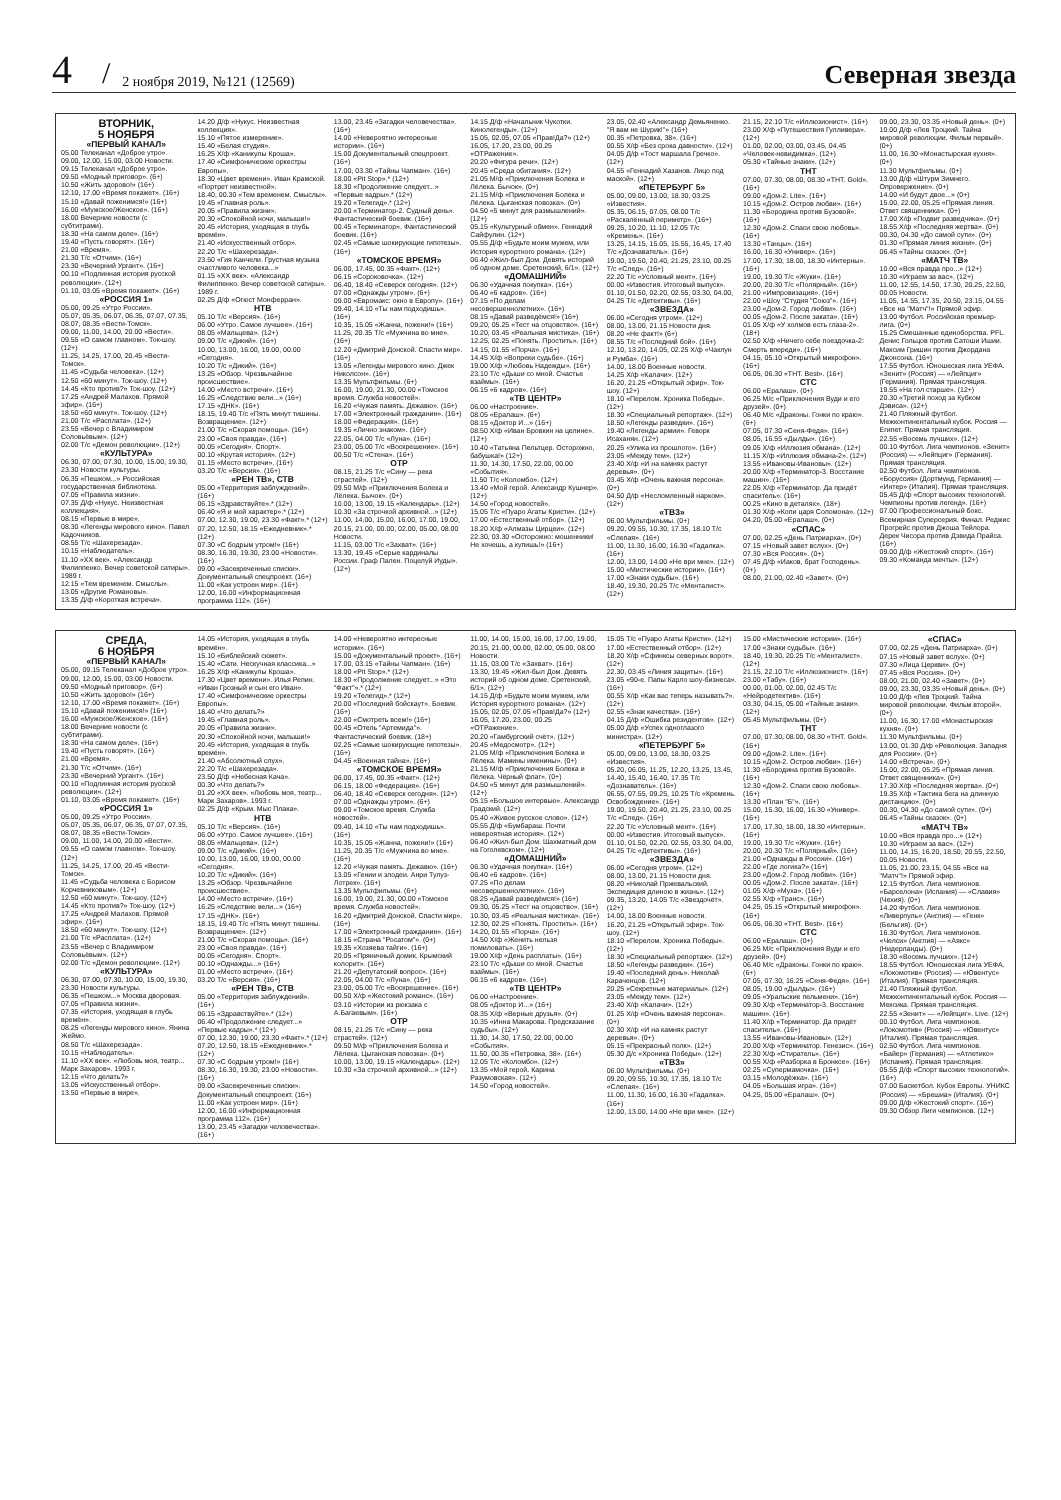4 / 2 ноября 2019, №121 (12569) Северная звезда
ВТОРНИК,
5 НОЯБРЯ
«ПЕРВЫЙ КАНАЛ»
05.00 Телеканал «Доброе утро».
09.00, 12.00, 15.00, 03.00 Новости.
09.15 Телеканал «Доброе утро».
09.50 «Модный приговор». (6+)
10.50 «Жить здорово!» (16+)
12.10, 17.00 «Время покажет». (16+)
15.10 «Давай поженимся!» (16+)
16.00 «Мужское/Женское». (16+)
18.00 Вечерние новости (с субтитрами).
18.30 «На самом деле». (16+)
19.40 «Пусть говорят». (16+)
21.00 «Время».
21.30 Т/с «Отчим». (16+)
23.30 «Вечерний Ургант». (16+)
00.10 «Подлинная история русской революции». (12+)
01.10, 03.05 «Время покажет». (16+)
«РОССИЯ 1»
05.00, 09.25 «Утро России».
05.07, 05.35, 06.07, 06.35, 07.07, 07.35, 08.07, 08.35 «Вести-Томск».
09.00, 11.00, 14.00, 20.00 «Вести».
09.55 «О самом главном». Ток-шоу. (12+)
11.25, 14.25, 17.00, 20.45 «Вести-Томск».
11.45 «Судьба человека». (12+)
12.50 «60 минут». Ток-шоу. (12+)
14.45 «Кто против?» Ток-шоу. (12+)
17.25 «Андрей Малахов. Прямой эфир». (16+)
18.50 «60 минут». Ток-шоу. (12+)
21.00 Т/с «Расплата». (12+)
23.55 «Вечер с Владимиром Соловьёвым». (12+)
02.00 Т/с «Демон революции». (12+)
«КУЛЬТУРА»
06.30, 07.00, 07.30, 10.00, 15.00, 19.30, 23.30 Новости культуры.
06.35 «Пешком...» Российская государственная библиотека.
07.05 «Правила жизни».
07.35 Д/ф «Нукус. Неизвестная коллекция».
08.15 «Первые в мире».
08.30 «Легенды мирового кино». Павел Кадочников.
08.55 Т/с «Шахерезада».
10.15 «Наблюдатель».
11.10 «ХХ век». «Александр Филиппенко. Вечер советской сатиры». 1989 г.
12.15 «Тем временем. Смыслы».
13.05 «Другие Романовы».
13.35 Д/ф «Короткая встреча».
14.20 Д/ф «Нукус. Неизвестная коллекция».
15.10 «Пятое измерение».
15.40 «Белая студия».
16.25 Х/ф «Каникулы Кроша».
17.40 «Симфонические оркестры Европы».
18.30 «Цвет времени». Иван Крамской. «Портрет неизвестной».
18.40, 00.30 «Тем временем. Смыслы».
19.45 «Главная роль».
20.05 «Правила жизни».
20.30 «Спокойной ночи, малыши!»
20.45 «История, уходящая в глубь времён».
21.40 «Искусственный отбор».
22.20 Т/с «Шахерезада».
23.50 «Гия Канчели. Грустная музыка счастливого человека...»
01.15 «ХХ век». «Александр Филиппенко. Вечер советской сатиры». 1989 г.
02.25 Д/ф «Огюст Монферран».
НТВ
05.10 Т/с «Версия». (16+)
06.00 «Утро. Самое лучшее». (16+)
08.05 «Мальцева». (12+)
09.00 Т/с «Дикий». (16+)
10.00, 13.00, 16.00, 19.00, 00.00 «Сегодня».
10.20 Т/с «Дикий». (16+)
13.25 «Обзор. Чрезвычайное происшествие».
14.00 «Место встречи». (16+)
16.25 «Следствие вели...» (16+)
17.15 «ДНК». (16+)
18.15, 19.40 Т/с «Пять минут тишины. Возвращение». (12+)
21.00 Т/с «Скорая помощь». (16+)
23.00 «Своя правда». (16+)
00.05 «Сегодня». Спорт».
00.10 «Крутая история». (12+)
01.15 «Место встречи». (16+)
03.20 Т/с «Версия». (16+)
«РЕН ТВ», СТВ
05.00 «Территория заблуждений». (16+)
06.15 «Здравствуйте».* (12+)
06.40 «Я и мой характер».* (12+)
07.00, 12.30, 19.00, 23.30 «Факт».* (12+)
07.20, 12.50, 18.15 «Ежедневник».* (12+)
07.30 «С бодрым утром!» (16+)
08.30, 16.30, 19.30, 23.00 «Новости». (16+)
09.00 «Засекреченные списки». Документальный спецпроект. (16+)
11.00 «Как устроен мир». (16+)
12.00, 16.00 «Информационная программа 112». (16+)
13.00, 23.45 «Загадки человечества». (16+)
14.00 «Невероятно интересные истории». (16+)
15.00 Документальный спецпроект. (16+)
17.00, 03.30 «Тайны Чапман». (16+)
18.00 «Pit Stop».* (12+)
18.30 «Продолжение следует...» «Первые кадры».* (12+)
19.20 «Телегид».* (12+)
20.00 «Терминатор-2. Судный день». Фантастический боевик. (16+)
00.45 «Терминатор». Фантастический боевик. (16+)
02.45 «Самые шокирующие гипотезы». (16+)
«ТОМСКОЕ ВРЕМЯ»
06.00, 17.45, 00.35 «Факт». (12+)
06.15 «Сороковочка». (12+)
06.40, 18.40 «Северск сегодня». (12+)
07.00 «Однажды утром». (6+)
09.00 «Евромакс: окно в Европу». (16+)
09.40, 14.10 «Ты нам подходишь». (16+)
10.35, 15.05 «Жанна, пожени!» (16+)
11.25, 20.35 Т/с «Мужчина во мне». (16+)
12.20 «Дмитрий Донской. Спасти мир». (16+)
13.05 «Легенды мирового кино. Джек Николсон». (16+)
13.35 Мультфильмы. (6+)
16.00, 19.00, 21.30, 00.00 «Томское время. Служба новостей».
16.20 «Чужая память. Дежавю». (16+)
17.00 «Электронный гражданин». (16+)
18.00 «Федерация». (16+)
19.35 «Лично знаком». (16+)
22.05, 04.00 Т/с «Луна». (16+)
23.00, 05.00 Т/с «Воскрешение». (16+)
00.50 Т/с «Стена». (16+)
ОТР
08.15, 21.25 Т/с «Сину — река страстей». (12+)
09.50 М/ф «Приключения Болека и Лёлека. Бычок». (0+)
10.00, 13.00, 19.15 «Календарь». (12+)
10.30 «За строчкой архивной...» (12+)
11.00, 14.00, 15.00, 16.00, 17.00, 19.00, 20.15, 21.00, 00.00, 02.00, 05.00, 08.00 Новости.
11.15, 03.00 Т/с «Захват». (16+)
13.30, 19.45 «Серые кардиналы России. Граф Пален. Поцелуй Иуды». (12+)
14.15 Д/ф «Начальник Чукотки. Кинолегенды». (12+)
15.05, 02.05, 07.05 «Прав!Да?» (12+)
16.05, 17.20, 23.00, 00.25 «ОТРажение».
20.20 «Фигура речи». (12+)
20.45 «Среда обитания». (12+)
21.05 М/ф «Приключения Болека и Лёлека. Бычок». (0+)
21.15 М/ф «Приключения Болека и Лёлека. Цыганская повозка». (0+)
04.50 «5 минут для размышлений». (12+)
05.15 «Культурный обмен». Геннадий Сайфулин. (12+)
05.55 Д/ф «Будьте моим мужем, или История курортного романа». (12+)
06.40 «Жил-был Дом. Девять историй об одном доме. Сретенский, 6/1». (12+)
«ДОМАШНИЙ»
06.30 «Удачная покупка». (16+)
06.40 «6 кадров». (16+)
07.15 «По делам несовершеннолетних». (16+)
08.15 «Давай разведёмся!» (16+)
09.20, 05.25 «Тест на отцовство». (16+)
10.20, 03.45 «Реальная мистика». (16+)
12.25, 02.25 «Понять. Простить». (16+)
14.15, 01.55 «Порча». (16+)
14.45 Х/ф «Вопреки судьбе». (16+)
19.00 Х/ф «Любовь Надежды». (16+)
23.10 Т/с «Дыши со мной. Счастье взаймы». (16+)
06.15 «6 кадров». (16+)
«ТВ ЦЕНТР»
06.00 «Настроение».
08.05 «Ералаш». (6+)
08.15 «Доктор И...» (16+)
08.50 Х/ф «Иван Бровкин на целине». (12+)
10.40 «Татьяна Пельтцер. Осторожно, бабушка!» (12+)
11.30, 14.30, 17.50, 22.00, 00.00 «События».
11.50 Т/с «Коломбо». (12+)
13.40 «Мой герой. Александр Кушнер». (12+)
14.50 «Город новостей».
15.05 Т/с «Пуаро Агаты Кристи». (12+)
17.00 «Естественный отбор». (12+)
18.20 Х/ф «Алмазы Цирцеи». (12+)
22.30, 03.30 «Осторожно: мошенники! Не хочешь, а купишь!» (16+)
23.05, 02.40 «Александр Демьяненко. "Я вам не Шурик!"» (16+)
00.35 «Петровка, 38». (16+)
00.55 Х/ф «Без срока давности». (12+)
04.05 Д/ф «Тост маршала Гречко». (12+)
04.55 «Геннадий Хазанов. Лицо под маской». (12+)
«ПЕТЕРБУРГ 5»
05.00, 09.00, 13.00, 18.30, 03.25 «Известия».
05.35, 06.15, 07.05, 08.00 Т/с «Раскалённый периметр». (16+)
09.25, 10.20, 11.10, 12.05 Т/с «Кремень». (16+)
13.25, 14.15, 15.05, 15.55, 16.45, 17.40 Т/с «Дознаватель». (16+)
19.00, 19.50, 20.40, 21.25, 23.10, 00.25 Т/с «След». (16+)
22.20 Т/с «Условный мент». (16+)
00.00 «Известия. Итоговый выпуск».
01.10, 01.50, 02.20, 02.55, 03.30, 04.00, 04.25 Т/с «Детективы». (16+)
«ЗВЕЗДА»
06.00 «Сегодня утром». (12+)
08.00, 13.00, 21.15 Новости дня.
08.20 «Не факт!» (6+)
08.55 Т/с «Последний бой». (16+)
12.10, 13.20, 14.05, 02.25 Х/ф «Чаклун и Румба». (16+)
14.00, 18.00 Военные новости.
14.25 Х/ф «Калачи». (12+)
16.20, 21.25 «Открытый эфир». Ток-шоу. (12+)
18.10 «Перелом. Хроника Победы». (12+)
18.30 «Специальный репортаж». (12+)
18.50 «Легенды разведки». (16+)
19.40 «Легенды армии». Геворк Исаханян. (12+)
20.25 «Улика из прошлого». (16+)
23.05 «Между тем». (12+)
23.40 Х/ф «И на камнях растут деревья». (0+)
03.45 Х/ф «Очень важная персона». (0+)
04.50 Д/ф «Несломленный нарком». (12+)
«ТВ3»
06.00 Мультфильмы. (0+)
09.20, 09.55, 10.30, 17.35, 18.10 Т/с «Слепая». (16+)
11.00, 11.30, 16.00, 16.30 «Гадалка». (16+)
12.00, 13.00, 14.00 «Не ври мне». (12+)
15.00 «Мистические истории». (16+)
17.00 «Знаки судьбы». (16+)
18.40, 19.30, 20.25 Т/с «Менталист». (12+)
21.15, 22.10 Т/с «Иллюзионист». (16+)
23.00 Х/ф «Путешествия Гулливера». (12+)
01.00, 02.00, 03.00, 03.45, 04.45 «Человек-невидимка». (12+)
05.30 «Тайные знаки». (12+)
ТНТ
07.00, 07.30, 08.00, 08.30 «ТНТ. Gold». (16+)
09.00 «Дом-2. Lite». (16+)
10.15 «Дом-2. Остров любви». (16+)
11.30 «Бородина против Бузовой». (16+)
12.30 «Дом-2. Спаси свою любовь». (16+)
13.30 «Танцы». (16+)
16.00, 16.30 «Универ». (16+)
17.00, 17.30, 18.00, 18.30 «Интерны». (16+)
19.00, 19.30 Т/с «Жуки». (16+)
20.00, 20.30 Т/с «Полярный». (16+)
21.00 «Импровизация». (16+)
22.00 «Шоу "Студия "Союз"». (16+)
23.00 «Дом-2. Город любви». (16+)
00.05 «Дом-2. После заката». (16+)
01.05 Х/ф «У холмов есть глаза-2». (18+)
02.50 Х/ф «Ничего себе поездочка-2: Смерть впереди». (16+)
04.15, 05.10 «Открытый микрофон». (16+)
06.05, 06.30 «ТНТ. Best». (16+)
СТС
06.00 «Ералаш». (0+)
06.25 М/с «Приключения Вуди и его друзей». (0+)
06.40 М/с «Драконы. Гонки по краю». (6+)
07.05, 07.30 «Сеня-Федя». (16+)
08.05, 16.55 «Дылды». (16+)
09.05 Х/ф «Иллюзия обмана». (12+)
11.15 Х/ф «Иллюзия обмана-2». (12+)
13.55 «Ивановы-Ивановы». (12+)
20.00 Х/ф «Терминатор-3. Восстание машин». (16+)
22.05 Х/ф «Терминатор. Да придёт спаситель». (16+)
00.25 «Кино в деталях». (18+)
01.30 Х/ф «Копи царя Соломона». (12+)
04.20, 05.00 «Ералаш». (0+)
«СПАС»
07.00, 02.25 «День Патриарха». (0+)
07.15 «Новый завет вслух». (0+)
07.30 «Вся Россия». (0+)
07.45 Д/ф «Иаков, брат Господень». (0+)
08.00, 21.00, 02.40 «Завет». (0+)
09.00, 23.30, 03.35 «Новый день». (0+)
10.00 Д/ф «Лев Троцкий. Тайна мировой революции. Фильм первый». (0+)
11.00, 16.30 «Монастырская кухня». (0+)
11.30 Мультфильмы. (0+)
13.00 Д/ф «Штурм Зимнего. Опровержение». (0+)
14.00 «И будут двое...» (0+)
15.00, 22.00, 05.25 «Прямая линия. Ответ священника». (0+)
17.00 Х/ф «Подвиг разведчика». (0+)
18.55 Х/ф «Последняя жертва». (0+)
00.30, 04.30 «До самой сути». (0+)
01.30 «Прямая линия жизни». (0+)
06.45 «Тайны сказок». (0+)
«МАТЧ ТВ»
10.00 «Вся правда про...» (12+)
10.30 «Играем за вас». (12+)
11.00, 12.55, 14.50, 17.30, 20.25, 22.50, 00.05 Новости.
11.05, 14.55, 17.35, 20.50, 23.15, 04.55 «Все на "Матч"!» Прямой эфир.
13.00 Футбол. Российская премьер-лига. (0+)
15.25 Смешанные единоборства. PFL. Денис Гольцов против Сатоши Ишии. Максим Гришин против Джордана Джонсона. (16+)
17.55 Футбол. Юношеская лига УЕФА. «Зенит» (Россия) — «Лейпциг» (Германия). Прямая трансляция.
19.55 «На гол старше». (12+)
20.30 «Третий поход за Кубком Дэвиса». (12+)
21.40 Пляжный футбол. Межконтинентальный кубок. Россия — Египет. Прямая трансляция.
22.55 «Восемь лучших». (12+)
00.10 Футбол. Лига чемпионов. «Зенит» (Россия) — «Лейпциг» (Германия). Прямая трансляция.
02.50 Футбол. Лига чемпионов. «Боруссия» (Дортмунд, Германия) — «Интер» (Италия). Прямая трансляция.
05.45 Д/ф «Спорт высоких технологий. Чемпионы против легенд». (16+)
07.00 Профессиональный бокс. Всемирная Суперсерия. Финал. Реджис Прогрейс против Джоша Тейлора. Дерек Чисора против Дэвида Прайса. (16+)
09.00 Д/ф «Жестокий спорт». (16+)
09.30 «Команда мечты». (12+)
СРЕДА,
6 НОЯБРЯ
«ПЕРВЫЙ КАНАЛ»
05.00, 09.15 Телеканал «Доброе утро».
09.00, 12.00, 15.00, 03.00 Новости.
09.50 «Модный приговор». (6+)
10.50 «Жить здорово!» (16+)
12.10, 17.00 «Время покажет». (16+)
15.10 «Давай поженимся!» (16+)
16.00 «Мужское/Женское». (16+)
18.00 Вечерние новости (с субтитрами).
18.30 «На самом деле». (16+)
19.40 «Пусть говорят». (16+)
21.00 «Время».
21.30 Т/с «Отчим». (16+)
23.30 «Вечерний Ургант». (16+)
00.10 «Подлинная история русской революции». (12+)
01.10, 03.05 «Время покажет». (16+)
«РОССИЯ 1»
05.00, 09.25 «Утро России».
05.07, 05.35, 06.07, 06.35, 07.07, 07.35, 08.07, 08.35 «Вести-Томск».
09.00, 11.00, 14.00, 20.00 «Вести».
09.55 «О самом главном». Ток-шоу. (12+)
11.25, 14.25, 17.00, 20.45 «Вести-Томск».
11.45 «Судьба человека с Борисом Корчевниковым». (12+)
12.50 «60 минут». Ток-шоу. (12+)
14.45 «Кто против?» Ток-шоу. (12+)
17.25 «Андрей Малахов. Прямой эфир». (16+)
18.50 «60 минут». Ток-шоу. (12+)
21.00 Т/с «Расплата». (12+)
23.55 «Вечер с Владимиром Соловьёвым». (12+)
02.00 Т/с «Демон революции». (12+)
«КУЛЬТУРА»
06.30, 07.00, 07.30, 10.00, 15.00, 19.30, 23.30 Новости культуры.
06.35 «Пешком...» Москва дворовая.
07.05 «Правила жизни».
07.35 «История, уходящая в глубь времён».
08.25 «Легенды мирового кино». Янина Жеймо.
08.50 Т/с «Шахерезада».
10.15 «Наблюдатель».
11.10 «ХХ век». «Любовь моя, театр... Марк Захаров». 1993 г.
12.15 «Что делать?»
13.05 «Искусственный отбор».
13.50 «Первые в мире».
14.05 «История, уходящая в глубь времён».
15.10 «Библейский сюжет».
15.40 «Сати. Нескучная классика...»
16.25 Х/ф «Каникулы Кроша».
17.30 «Цвет времени». Илья Репин. «Иван Грозный и сын его Иван».
17.40 «Симфонические оркестры Европы».
18.40 «Что делать?»
19.45 «Главная роль».
20.05 «Правила жизни».
20.30 «Спокойной ночи, малыши!»
20.45 «История, уходящая в глубь времён».
21.40 «Абсолютный слух».
22.20 Т/с «Шахерезада».
23.50 Д/ф «Небесная Кача».
00.30 «Что делать?»
01.20 «ХХ век». «Любовь моя, театр... Марк Захаров». 1993 г.
02.25 Д/ф «Крым. Мыс Плака».
НТВ
05.10 Т/с «Версия». (16+)
06.00 «Утро. Самое лучшее». (16+)
08.05 «Мальцева». (12+)
09.00 Т/с «Дикий». (16+)
10.00, 13.00, 16.00, 19.00, 00.00 «Сегодня».
10.20 Т/с «Дикий». (16+)
13.25 «Обзор. Чрезвычайное происшествие».
14.00 «Место встречи». (16+)
16.25 «Следствие вели...» (16+)
17.15 «ДНК». (16+)
18.15, 19.40 Т/с «Пять минут тишины. Возвращение». (12+)
21.00 Т/с «Скорая помощь». (16+)
23.00 «Своя правда». (16+)
00.05 «Сегодня». Спорт».
00.10 «Однажды...» (16+)
01.00 «Место встречи». (16+)
03.20 Т/с «Версия». (16+)
«РЕН ТВ», СТВ
05.00 «Территория заблуждений». (16+)
06.15 «Здравствуйте».* (12+)
06.40 «Продолжение следует...» «Первые кадры».* (12+)
07.00, 12.30, 19.00, 23.30 «Факт».* (12+)
07.20, 12.50, 18.15 «Ежедневник».* (12+)
07.30 «С бодрым утром!» (16+)
08.30, 16.30, 19.30, 23.00 «Новости». (16+)
09.00 «Засекреченные списки». Документальный спецпроект. (16+)
11.00 «Как устроен мир». (16+)
12.00, 16.00 «Информационная программа 112». (16+)
13.00, 23.45 «Загадки человечества». (16+)
14.00 «Невероятно интересные истории». (16+)
15.00 «Документальный проект». (16+)
17.00, 03.15 «Тайны Чапман». (16+)
18.00 «Pit Stop».* (12+)
18.30 «Продолжение следует...» «Это "Факт"».* (12+)
19.20 «Телегид».* (12+)
20.00 «Последний бойскаут». Боевик. (16+)
22.00 «Смотреть всем!» (16+)
00.45 «Отель "Артемида"». Фантастический боевик. (18+)
02.25 «Самые шокирующие гипотезы». (16+)
04.45 «Военная тайна». (16+)
«ТОМСКОЕ ВРЕМЯ»
06.00, 17.45, 00.35 «Факт». (12+)
06.15, 18.00 «Федерация». (16+)
06.40, 18.40 «Северск сегодня». (12+)
07.00 «Однажды утром». (6+)
09.00 «Томское время. Служба новостей».
09.40, 14.10 «Ты нам подходишь». (16+)
10.35, 15.05 «Жанна, пожени!» (16+)
11.25, 20.35 Т/с «Мужчина во мне». (16+)
12.20 «Чужая память. Дежавю». (16+)
13.05 «Гении и злодеи. Анри Тулуз-Лотрек». (16+)
13.35 Мультфильмы. (6+)
16.00, 19.00, 21.30, 00.00 «Томское время. Служба новостей».
16.20 «Дмитрий Донской. Спасти мир». (16+)
17.00 «Электронный гражданин». (16+)
18.15 «Страна "Росатом"». (0+)
19.35 «Хозяева тайги». (16+)
20.05 «Пряничный домик. Крымский колорит». (16+)
21.20 «Депутатский вопрос». (16+)
22.05, 04.00 Т/с «Луна». (16+)
23.00, 05.00 Т/с «Воскрешение». (16+)
00.50 Х/ф «Жестокий романс». (16+)
03.10 «Истории из рюкзака с А.Багаевым». (16+)
ОТР
08.15, 21.25 Т/с «Сину — река страстей». (12+)
09.50 М/ф «Приключения Болека и Лёлека. Цыганская повозка». (0+)
10.00, 13.00, 19.15 «Календарь». (12+)
10.30 «За строчкой архивной...» (12+)
11.00, 14.00, 15.00, 16.00, 17.00, 19.00, 20.15, 21.00, 00.00, 02.00, 05.00, 08.00 Новости.
11.15, 03.00 Т/с «Захват». (16+)
13.30, 19.45 «Жил-был Дом. Девять историй об одном доме. Сретенский, 6/1». (12+)
14.15 Д/ф «Будьте моим мужем, или История курортного романа». (12+)
15.05, 02.05, 07.05 «Прав!Да?» (12+)
16.05, 17.20, 23.00, 00.25 «ОТРажение».
20.20 «Гамбургский счёт». (12+)
20.45 «Медосмотр». (12+)
21.05 М/ф «Приключения Болека и Лёлека. Мамины именины». (0+)
21.15 М/ф «Приключения Болека и Лёлека. Чёрный флаг». (0+)
04.50 «5 минут для размышлений». (12+)
05.15 «Большое интервью». Александр Градский. (12+)
05.40 «Живое русское слово». (12+)
05.55 Д/ф «Бумбараш. Почти невероятная история». (12+)
06.40 «Жил-был Дом. Шахматный дом на Гоголевском». (12+)
«ДОМАШНИЙ»
06.30 «Удачная покупка». (16+)
06.40 «6 кадров». (16+)
07.25 «По делам несовершеннолетних». (16+)
08.25 «Давай разведёмся!» (16+)
09.30, 05.25 «Тест на отцовство». (16+)
10.30, 03.45 «Реальная мистика». (16+)
12.30, 02.25 «Понять. Простить». (16+)
14.20, 01.55 «Порча». (16+)
14.50 Х/ф «Женить нельзя помиловать». (16+)
19.00 Х/ф «День расплаты». (16+)
23.10 Т/с «Дыши со мной. Счастье взаймы». (16+)
06.15 «6 кадров». (16+)
«ТВ ЦЕНТР»
06.00 «Настроение».
08.05 «Доктор И...» (16+)
08.35 Х/ф «Верные друзья». (0+)
10.35 «Инна Макарова. Предсказание судьбы». (12+)
11.30, 14.30, 17.50, 22.00, 00.00 «События».
11.50, 00.35 «Петровка, 38». (16+)
12.05 Т/с «Коломбо». (12+)
13.35 «Мой герой. Карина Разумовская». (12+)
14.50 «Город новостей».
15.05 Т/с «Пуаро Агаты Кристи». (12+)
17.00 «Естественный отбор». (12+)
18.20 Х/ф «Сфинксы северных ворот». (12+)
22.30, 03.45 «Линия защиты». (16+)
23.05 «90-е. Папы Карло шоу-бизнеса». (16+)
00.55 Х/ф «Как вас теперь называть?». (12+)
02.55 «Знак качества». (16+)
04.15 Д/ф «Ошибка резидентов». (12+)
05.00 Д/ф «Успех одноглазого министра». (12+)
«ПЕТЕРБУРГ 5»
05.00, 09.00, 13.00, 18.30, 03.25 «Известия».
05.20, 06.05, 11.25, 12.20, 13.25, 13.45, 14.40, 15.40, 16.40, 17.35 Т/с «Дознаватель». (16+)
06.55, 07.55, 09.25, 10.25 Т/с «Кремень. Освобождение». (16+)
19.00, 19.50, 20.40, 21.25, 23.10, 00.25 Т/с «След». (16+)
22.20 Т/с «Условный мент». (16+)
00.00 «Известия. Итоговый выпуск».
01.10, 01.50, 02.20, 02.55, 03.30, 04.00, 04.25 Т/с «Детективы». (16+)
«ЗВЕЗДА»
06.00 «Сегодня утром». (12+)
08.00, 13.00, 21.15 Новости дня.
08.20 «Николай Пржевальский. Экспедиция длиною в жизнь». (12+)
09.35, 13.20, 14.05 Т/с «Звездочёт». (12+)
14.00, 18.00 Военные новости.
16.20, 21.25 «Открытый эфир». Ток-шоу. (12+)
18.10 «Перелом. Хроника Победы». (12+)
18.30 «Специальный репортаж». (12+)
18.50 «Легенды разведки». (16+)
19.40 «Последний день». Николай Караченцов. (12+)
20.25 «Секретные материалы». (12+)
23.05 «Между тем». (12+)
23.40 Х/ф «Калачи». (12+)
01.25 Х/ф «Очень важная персона». (0+)
02.30 Х/ф «И на камнях растут деревья». (0+)
05.15 «Прекрасный полк». (12+)
05.30 Д/с «Хроника Победы». (12+)
«ТВ3»
06.00 Мультфильмы. (0+)
09.20, 09.55, 10.30, 17.35, 18.10 Т/с «Слепая». (16+)
11.00, 11.30, 16.00, 16.30 «Гадалка». (16+)
12.00, 13.00, 14.00 «Не ври мне». (12+)
15.00 «Мистические истории». (16+)
17.00 «Знаки судьбы». (16+)
18.40, 19.30, 20.25 Т/с «Менталист». (12+)
21.15, 22.10 Т/с «Иллюзионист». (16+)
23.00 «Табу». (16+)
00.00, 01.00, 02.00, 02.45 Т/с «Нейродетектив». (16+)
03.30, 04.15, 05.00 «Тайные знаки». (12+)
05.45 Мультфильмы. (0+)
ТНТ
07.00, 07.30, 08.00, 08.30 «ТНТ. Gold». (16+)
09.00 «Дом-2. Lite». (16+)
10.15 «Дом-2. Остров любви». (16+)
11.30 «Бородина против Бузовой». (16+)
12.30 «Дом-2. Спаси свою любовь». (16+)
13.30 «План "Б"». (16+)
15.00, 15.30, 16.00, 16.30 «Универ». (16+)
17.00, 17.30, 18.00, 18.30 «Интерны». (16+)
19.00, 19.30 Т/с «Жуки». (16+)
20.00, 20.30 Т/с «Полярный». (16+)
21.00 «Однажды в России». (16+)
22.00 «Где логика?» (16+)
23.00 «Дом-2. Город любви». (16+)
00.05 «Дом-2. После заката». (16+)
01.05 Х/ф «Муха». (16+)
02.55 Х/ф «Транс». (16+)
04.25, 05.15 «Открытый микрофон». (16+)
06.05, 06.30 «ТНТ. Best». (16+)
СТС
06.00 «Ералаш». (0+)
06.25 М/с «Приключения Вуди и его друзей». (0+)
06.40 М/с «Драконы. Гонки по краю». (6+)
07.05, 07.30, 16.25 «Сеня-Федя». (16+)
08.05, 19.00 «Дылды». (16+)
09.05 «Уральские пельмени». (16+)
09.30 Х/ф «Терминатор-3. Восстание машин». (16+)
11.40 Х/ф «Терминатор. Да придёт спаситель». (16+)
13.55 «Ивановы-Ивановы». (12+)
20.00 Х/ф «Терминатор. Генезис». (16+)
22.30 Х/ф «Стиратель». (16+)
00.55 Х/ф «Разборка в Бронксе». (16+)
02.25 «Супермамочка». (16+)
03.15 «Молодёжка». (16+)
04.05 «Большая игра». (16+)
04.25, 05.00 «Ералаш». (0+)
«СПАС»
07.00, 02.25 «День Патриарха». (0+)
07.15 «Новый завет вслух». (0+)
07.30 «Лица Церкви». (0+)
07.45 «Вся Россия». (0+)
08.00, 21.00, 02.40 «Завет». (0+)
09.00, 23.30, 03.35 «Новый день». (0+)
10.00 Д/ф «Лев Троцкий. Тайна мировой революции. Фильм второй». (0+)
11.00, 16.30, 17.00 «Монастырская кухня». (0+)
11.30 Мультфильмы. (0+)
13.00, 01.30 Д/ф «Революция. Западня для России». (0+)
14.00 «Встреча». (0+)
15.00, 22.00, 05.25 «Прямая линия. Ответ священника». (0+)
17.30 Х/ф «Последняя жертва». (0+)
19.35 Х/ф «Тактика бега на длинную дистанцию». (0+)
00.30, 04.30 «До самой сути». (0+)
06.45 «Тайны сказок». (0+)
«МАТЧ ТВ»
10.00 «Вся правда про...» (12+)
10.30 «Играем за вас». (12+)
11.00, 14.15, 16.20, 18.50, 20.55, 22.50, 00.05 Новости.
11.05, 21.00, 23.15, 04.55 «Все на "Матч"!» Прямой эфир.
12.15 Футбол. Лига чемпионов. «Барселона» (Испания) — «Славия» (Чехия). (0+)
14.20 Футбол. Лига чемпионов. «Ливерпуль» (Англия) — «Генк» (Бельгия). (0+)
16.30 Футбол. Лига чемпионов. «Челси» (Англия) — «Аякс» (Нидерланды). (0+)
18.30 «Восемь лучших». (12+)
18.55 Футбол. Юношеская лига УЕФА. «Локомотив» (Россия) — «Ювентус» (Италия). Прямая трансляция.
21.40 Пляжный футбол. Межконтинентальный кубок. Россия — Мексика. Прямая трансляция.
22.55 «Зенит» — «Лейпциг». Live. (12+)
00.10 Футбол. Лига чемпионов. «Локомотив» (Россия) — «Ювентус» (Италия). Прямая трансляция.
02.50 Футбол. Лига чемпионов. «Байер» (Германия) — «Атлетико» (Испания). Прямая трансляция.
05.55 Д/ф «Спорт высоких технологий». (16+)
07.00 Баскетбол. Кубок Европы. УНИКС (Россия) — «Брешиа» (Италия). (0+)
09.00 Д/ф «Жестокий спорт». (16+)
09.30 Обзор Лиги чемпионов. (12+)